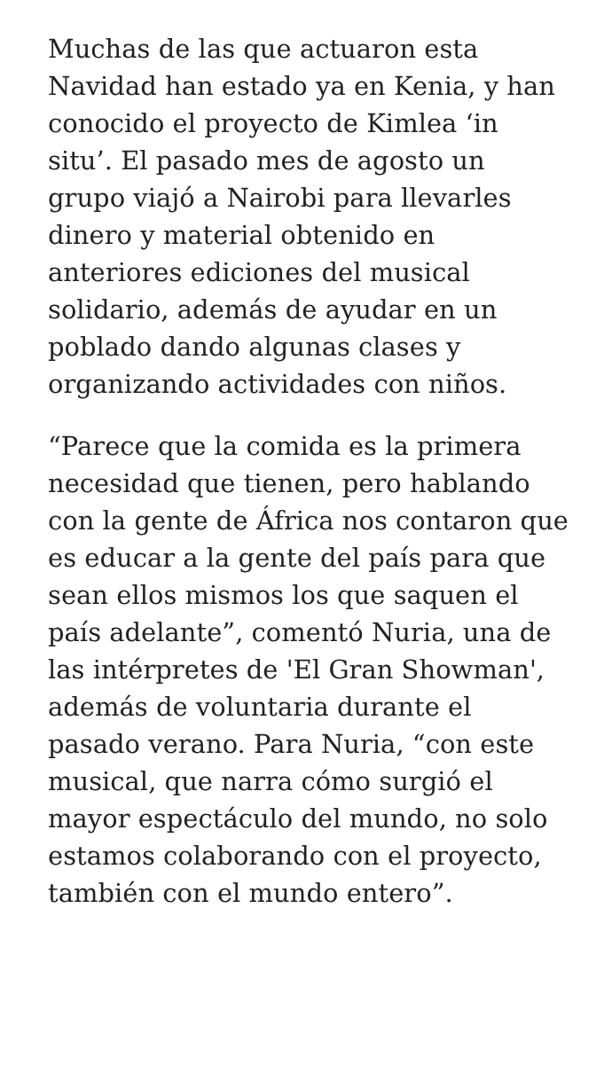Muchas de las que actuaron esta Navidad han estado ya en Kenia, y han conocido el proyecto de Kimlea ‘in situ’. El pasado mes de agosto un grupo viajó a Nairobi para llevarles dinero y material obtenido en anteriores ediciones del musical solidario, además de ayudar en un poblado dando algunas clases y organizando actividades con niños.
“Parece que la comida es la primera necesidad que tienen, pero hablando con la gente de África nos contaron que es educar a la gente del país para que sean ellos mismos los que saquen el país adelante”, comentó Nuria, una de las intérpretes de 'El Gran Showman', además de voluntaria durante el pasado verano. Para Nuria, “con este musical, que narra cómo surgió el mayor espectáculo del mundo, no solo estamos colaborando con el proyecto, también con el mundo entero”.